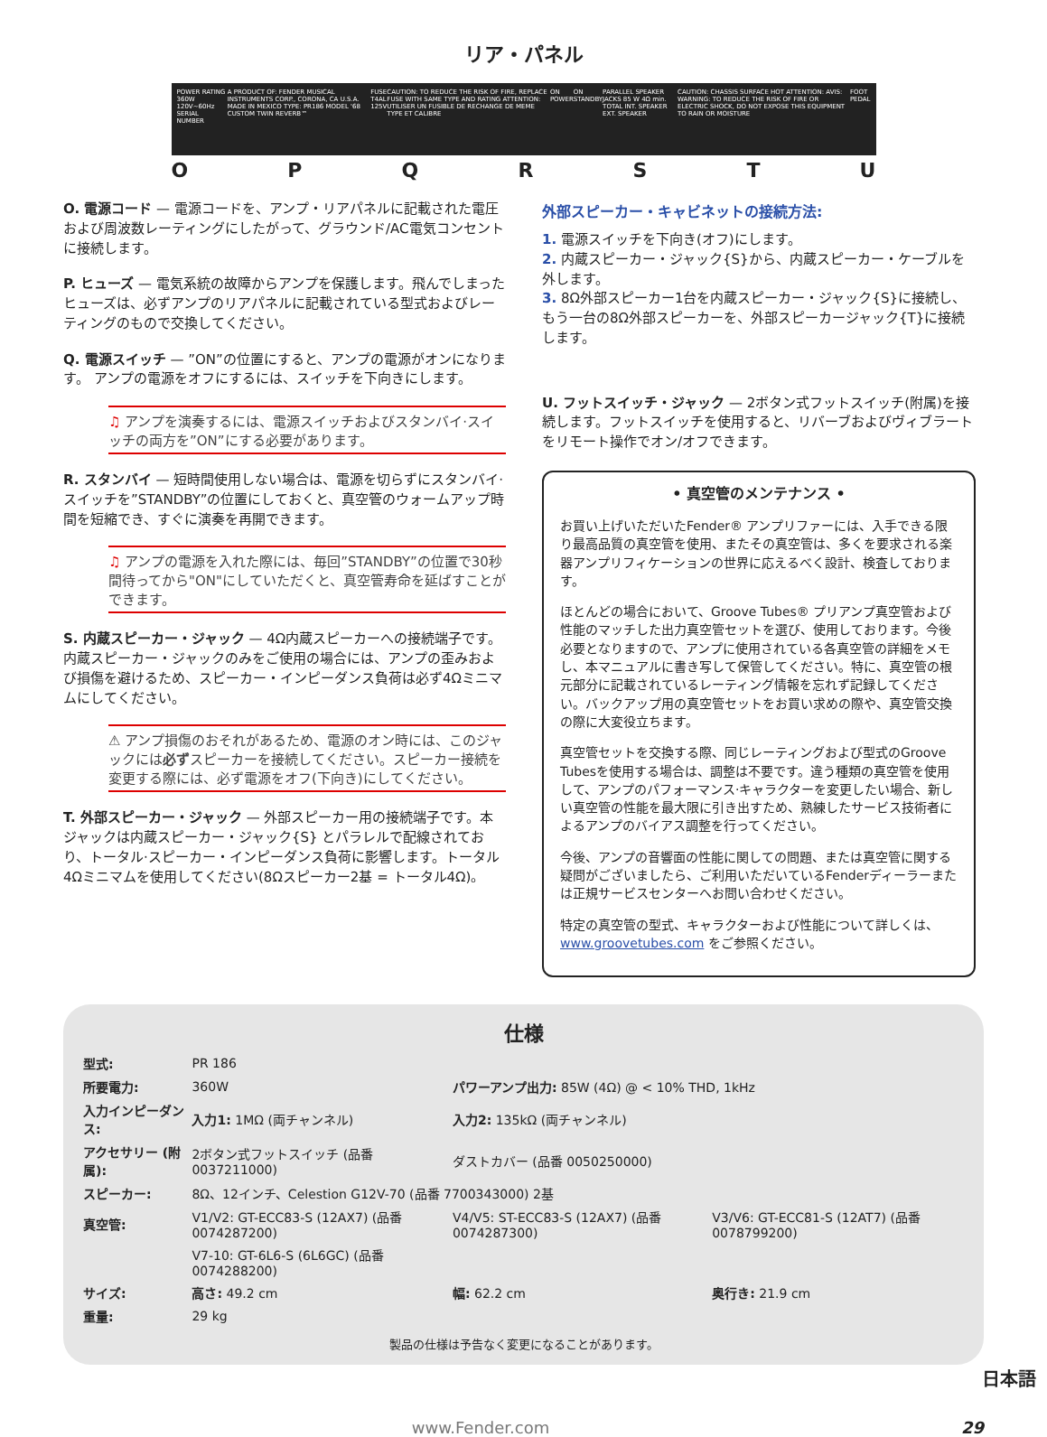リア・パネル
POWER RATING 360W 120V~60Hz SERIAL NUMBER
A PRODUCT OF: FENDER MUSICAL INSTRUMENTS CORP., CORONA, CA U.S.A. MADE IN MEXICO TYPE: PR186 MODEL '68 CUSTOM TWIN REVERB™
FUSE T4AL 125V CAUTION: TO REDUCE THE RISK OF FIRE, REPLACE FUSE WITH SAME TYPE AND RATING ATTENTION: UTILISER UN FUSIBLE DE RECHANGE DE MEME TYPE ET CALIBRE
ON POWER ON STANDBY PARALLEL SPEAKER JACKS 85 W 4Ω min. TOTAL INT. SPEAKER EXT. SPEAKER
CAUTION: CHASSIS SURFACE HOT ATTENTION: AVIS: WARNING: TO REDUCE THE RISK OF FIRE OR ELECTRIC SHOCK, DO NOT EXPOSE THIS EQUIPMENT TO RAIN OR MOISTURE
FOOT PEDAL
O P Q R S T U
O. 電源コード — 電源コードを、アンプ・リアパネルに記載された電圧および周波数レーティングにしたがって、グラウンド/AC電気コンセントに接続します。
P. ヒューズ — 電気系統の故障からアンプを保護します。飛んでしまったヒューズは、必ずアンプのリアパネルに記載されている型式およびレーティングのもので交換してください。
Q. 電源スイッチ — ”ON”の位置にすると、アンプの電源がオンになります。 アンプの電源をオフにするには、スイッチを下向きにします。
♫ アンプを演奏するには、電源スイッチおよびスタンバイ·スイッチの両方を”ON”にする必要があります。
R. スタンバイ — 短時間使用しない場合は、電源を切らずにスタンバイ·スイッチを”STANDBY”の位置にしておくと、真空管のウォームアップ時間を短縮でき、すぐに演奏を再開できます。
♫ アンプの電源を入れた際には、毎回”STANDBY”の位置で30秒間待ってから"ON"にしていただくと、真空管寿命を延ばすことができます。
S. 内蔵スピーカー・ジャック — 4Ω内蔵スピーカーへの接続端子です。内蔵スピーカー・ジャックのみをご使用の場合には、アンプの歪みおよび損傷を避けるため、スピーカー・インピーダンス負荷は必ず4Ωミニマムにしてください。
⚠ アンプ損傷のおそれがあるため、電源のオン時には、このジャックには必ずスピーカーを接続してください。スピーカー接続を変更する際には、必ず電源をオフ(下向き)にしてください。
T. 外部スピーカー・ジャック — 外部スピーカー用の接続端子です。本ジャックは内蔵スピーカー・ジャック{S} とパラレルで配線されており、トータル·スピーカー・インピーダンス負荷に影響します。トータル4Ωミニマムを使用してください(8Ωスピーカー2基 = トータル4Ω)。
外部スピーカー・キャビネットの接続方法:
1. 電源スイッチを下向き(オフ)にします。
2. 内蔵スピーカー・ジャック{S}から、内蔵スピーカー・ケーブルを外します。
3. 8Ω外部スピーカー1台を内蔵スピーカー・ジャック{S}に接続し、もう一台の8Ω外部スピーカーを、外部スピーカージャック{T}に接続します。
U. フットスイッチ・ジャック — 2ボタン式フットスイッチ(附属)を接続します。フットスイッチを使用すると、リバーブおよびヴィブラートをリモート操作でオン/オフできます。
• 真空管のメンテナンス •
お買い上げいただいたFender® アンプリファーには、入手できる限り最高品質の真空管を使用、またその真空管は、多くを要求される楽器アンプリフィケーションの世界に応えるべく設計、検査しております。
ほとんどの場合において、Groove Tubes® プリアンプ真空管および性能のマッチした出力真空管セットを選び、使用しております。今後必要となりますので、アンプに使用されている各真空管の詳細をメモし、本マニュアルに書き写して保管してください。特に、真空管の根元部分に記載されているレーティング情報を忘れず記録してください。バックアップ用の真空管セットをお買い求めの際や、真空管交換の際に大変役立ちます。
真空管セットを交換する際、同じレーティングおよび型式のGroove Tubesを使用する場合は、調整は不要です。違う種類の真空管を使用して、アンプのパフォーマンス·キャラクターを変更したい場合、新しい真空管の性能を最大限に引き出すため、熟練したサービス技術者によるアンプのバイアス調整を行ってください。
今後、アンプの音響面の性能に関しての問題、または真空管に関する疑問がございましたら、ご利用いただいているFenderディーラーまたは正規サービスセンターへお問い合わせください。
特定の真空管の型式、キャラクターおよび性能について詳しくは、www.groovetubes.com をご参照ください。
仕様
| 型式: | PR 186 | | |
| 所要電力: | 360W | パワーアンプ出力: 85W (4Ω) @ < 10% THD, 1kHz | |
| 入力インピーダンス: | 入力1: 1MΩ (両チャンネル) | 入力2: 135kΩ (両チャンネル) | |
| アクセサリー (附属): | 2ボタン式フットスイッチ (品番 0037211000) | ダストカバー (品番 0050250000) | |
| スピーカー: | 8Ω、12インチ、Celestion G12V-70 (品番 7700343000) 2基 | | |
| 真空管: | V1/V2: GT-ECC83-S (12AX7) (品番0074287200) | V4/V5: ST-ECC83-S (12AX7) (品番0074287300) | V3/V6: GT-ECC81-S (12AT7) (品番0078799200) |
| | V7-10: GT-6L6-S (6L6GC) (品番0074288200) | | |
| サイズ: | 高さ: 49.2 cm | 幅: 62.2 cm | 奥行き: 21.9 cm |
| 重量: | 29 kg | | |
製品の仕様は予告なく変更になることがあります。
日本語
www.Fender.com 29